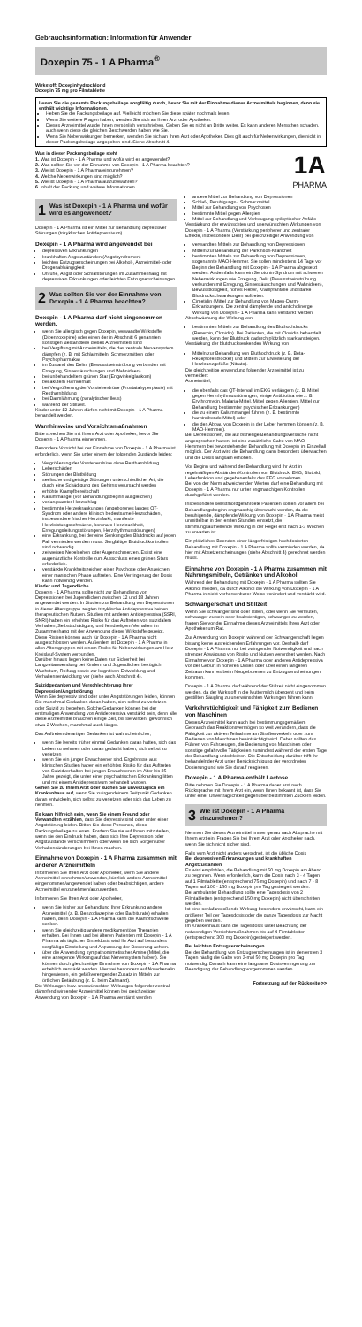Gebrauchsinformation: Information für Anwender
Doxepin 75 - 1 A Pharma<sup>®</sup>
Wirkstoff: Doxepinhydrochlorid
Doxepin 75 mg pro Filmtablette
Lesen Sie die gesamte Packungsbeilage sorgfältig durch, bevor Sie mit der Einnahme dieses Arzneimittels beginnen, denn sie enthält wichtige Informationen.
Heben Sie die Packungsbeilage auf. Vielleicht möchten Sie diese später nochmals lesen.
Wenn Sie weitere Fragen haben, wenden Sie sich an Ihren Arzt oder Apotheker.
Dieses Arzneimittel wurde Ihnen persönlich verschrieben. Geben Sie es nicht an Dritte weiter. Es kann anderen Menschen schaden, auch wenn diese die gleichen Beschwerden haben wie Sie.
Wenn Sie Nebenwirkungen bemerken, wenden Sie sich an Ihren Arzt oder Apotheker. Dies gilt auch für Nebenwirkungen, die nicht in dieser Packungsbeilage angegeben sind. Siehe Abschnitt 4.
Was in dieser Packungsbeilage steht
1. Was ist Doxepin - 1 A Pharma und wofür wird es angewendet?
2. Was sollten Sie vor der Einnahme von Doxepin - 1 A Pharma beachten?
3. Wie ist Doxepin - 1 A Pharma einzunehmen?
4. Welche Nebenwirkungen sind möglich?
5. Wie ist Doxepin - 1 A Pharma aufzubewahren?
6. Inhalt der Packung und weitere Informationen
1A
PHARMA
1 Was ist Doxepin - 1 A Pharma und wofür wird es angewendet?
Doxepin - 1 A Pharma ist ein Mittel zur Behandlung depressiver Störungen (trizyklisches Antidepressivum).
Doxepin - 1 A Pharma wird angewendet bei
depressiven Erkrankungen
krankhaften Angstzuständen (Angstsyndromen)
leichten Entzugserscheinungen bei Alkohol-, Arzneimittel- oder Drogenabhängigkeit
Unruhe, Angst oder Schlafstörungen im Zusammenhang mit depressiven Erkrankungen oder leichten Entzugserscheinungen.
2 Was sollten Sie vor der Einnahme von Doxepin - 1 A Pharma beachten?
Doxepin - 1 A Pharma darf nicht eingenommen werden,
wenn Sie allergisch gegen Doxepin, verwandte Wirkstoffe (Dibenzoxepine) oder einen der in Abschnitt 6 genannten sonstigen Bestandteile dieses Arzneimittels sind
bei Vergiftung mit Arzneimitteln, die das zentrale Nervensystem dämpfen (z. B. mit Schlafmitteln, Schmerzmitteln oder Psychopharmaka)
im Zustand des Delirs (Bewusstseinstrübung verbunden mit Erregung, Sinnestäuschungen und Wahnideen)
bei unbehandeltem grünen Star (Engwinkelglaukom)
bei akutem Harnverhalt
bei Vergrößerung der Vorsteherdrüse (Prostatahyperplasie) mit Restharnbildung
bei Darmlähmung (paralytischer Ileus)
während der Stillzeit.
Kinder unter 12 Jahren dürfen nicht mit Doxepin - 1 A Pharma behandelt werden.
Warnhinweise und Vorsichtsmaßnahmen
Bitte sprechen Sie mit Ihrem Arzt oder Apotheker, bevor Sie Doxepin - 1 A Pharma einnehmen.
Besondere Vorsicht bei der Einnahme von Doxepin - 1 A Pharma ist erforderlich, wenn Sie unter einem der folgenden Zustände leiden:
Vergrößerung der Vorsteherdrüse ohne Restharnbildung
Leberschäden
Störungen der Blutbildung
seelische und geistige Störungen unterschiedlicher Art, die durch eine Schädigung des Gehirns verursacht werden
erhöhte Krampfbereitschaft
Kaliummangel (vor Behandlungsbeginn ausgleichen)
verlangsamter Herzschlag
bestimmte Herzerkrankungen (angeborenes langes QT-Syndrom oder andere klinisch bedeutsame Herzschäden, insbesondere frischer Herzinfarkt, manifeste Herzleistungsschwäche, koronare Herzkrankheit, Erregungsleitungsstörungen, Herzrhythmusstörungen)
eine Erkrankung, bei der eine Senkung des Blutdrucks auf jeden Fall vermieden werden muss. Sorgfältige Blutdruckkontrollen sind notwendig.
zeitweises Nebelsehen oder Augenschmerzen. Es ist eine augenärztliche Kontrolle zum Ausschluss eines grünen Stars erforderlich.
verstärkte Krankheitszeichen einer Psychose oder Anzeichen einer manischen Phase auftreten. Eine Verringerung der Dosis kann notwendig werden.
Kinder und Jugendliche
Doxepin - 1 A Pharma sollte nicht zur Behandlung von Depressionen bei Jugendlichen zwischen 12 und 18 Jahren angewendet werden. In Studien zur Behandlung von Depressionen in dieser Altersgruppe zeigten trizyklische Antidepressiva keinen therapeutischen Nutzen. Studien mit anderen Antidepressiva (SSRI, SNRI) haben ein erhöhtes Risiko für das Auftreten von suizidalem Verhalten, Selbstschädigung und feindseligem Verhalten im Zusammenhang mit der Anwendung dieser Wirkstoffe gezeigt. Diese Risiken können auch für Doxepin - 1 A Pharma nicht ausgeschlossen werden. Außerdem ist Doxepin - 1 A Pharma in allen Altersgruppen mit einem Risiko für Nebenwirkungen am Herz-Kreislauf-System verbunden.
Darüber hinaus liegen keine Daten zur Sicherheit bei Langzeitanwendung bei Kindern und Jugendlichen bezüglich Wachstum, Reifung sowie zur kognitiven Entwicklung und Verhaltensentwicklung vor (siehe auch Abschnitt 4).
Suizidgedanken und Verschlechterung Ihrer Depression/Angststörung
Wenn Sie depressiv sind oder unter Angststörungen leiden, können Sie manchmal Gedanken daran haben, sich selbst zu verletzen oder Suizid zu begehen. Solche Gedanken können bei der erstmaligen Anwendung von Antidepressiva verstärkt sein, denn alle diese Arzneimittel brauchen einige Zeit, bis sie wirken, gewöhnlich etwa 2 Wochen, manchmal auch länger.
Das Auftreten derartiger Gedanken ist wahrscheinlicher,
wenn Sie bereits früher einmal Gedanken daran hatten, sich das Leben zu nehmen oder daran gedacht haben, sich selbst zu verletzen
wenn Sie ein junger Erwachsener sind. Ergebnisse aus klinischen Studien haben ein erhöhtes Risiko für das Auftreten von Suizidverhalten bei jungen Erwachsenen im Alter bis 25 Jahre gezeigt, die unter einer psychiatrischen Erkrankung litten und mit einem Antidepressivum behandelt wurden.
Gehen Sie zu Ihrem Arzt oder suchen Sie unverzüglich ein Krankenhaus auf, wenn Sie zu irgendeinem Zeitpunkt Gedanken daran entwickeln, sich selbst zu verletzen oder sich das Leben zu nehmen.
Es kann hilfreich sein, wenn Sie einem Freund oder Verwandten erzählen, dass Sie depressiv sind oder unter einer Angststörung leiden. Bitten Sie diese Personen, diese Packungsbeilage zu lesen. Fordern Sie sie auf Ihnen mitzuteilen, wenn sie den Eindruck haben, dass sich Ihre Depression oder Angstzustände verschlimmern oder wenn sie sich Sorgen über Verhaltensänderungen bei Ihnen machen.
Einnahme von Doxepin - 1 A Pharma zusammen mit anderen Arzneimitteln
Informieren Sie Ihren Arzt oder Apotheker, wenn Sie andere Arzneimittel einnehmen/anwenden, kürzlich andere Arzneimittel eingenommen/angewendet haben oder beabsichtigen, andere Arzneimittel einzunehmen/anzuwenden.
Informieren Sie Ihren Arzt oder Apotheker,
wenn Sie bisher zur Behandlung Ihrer Erkrankung andere Arzneimittel (z. B. Benzodiazepine oder Barbiturate) erhalten haben, denn Doxepin - 1 A Pharma kann die Krampfschwelle senken.
wenn Sie gleichzeitig andere medikamentöse Therapien erhalten. Bei Ihnen und bei älteren Patienten mit Doxepin - 1 A Pharma als täglicher Einzeldosis wird Ihr Arzt auf besonders sorgfältige Einstellung und Anpassung der Dosierung achten.
über die Anwendung sympathomimetischer Amine (Mittel, die eine anregende Wirkung auf das Nervensystem haben). Sie können durch gleichzeitige Einnahme von Doxepin - 1 A Pharma erheblich verstärkt werden. Hier sei besonders auf Noradrenalin hingewiesen, ein gefäßverengender Zusatz in Mitteln zur örtlichen Betäubung (z. B. beim Zahnarzt).
Die Wirkungen bzw. unerwünschten Wirkungen folgender zentral dämpfend wirkender Arzneimittel können bei gleichzeitiger Anwendung von Doxepin - 1 A Pharma verstärkt werden
andere Mittel zur Behandlung von Depressionen
Schlaf-, Beruhigungs-, Schmerzmittel
Mittel zur Behandlung von Psychosen
bestimmte Mittel gegen Allergien
Mittel zur Behandlung und Vorbeugung epileptischer Anfälle
Verstärkung der erwünschten und unerwünschten Wirkungen von Doxepin - 1 A Pharma (Verstärkung peripherer und zentraler Effekte, insbesondere Delir) bei gleichzeitiger Anwendung von
verwandten Mitteln zur Behandlung von Depressionen
Mitteln zur Behandlung der Parkinson-Krankheit
bestimmten Mitteln zur Behandlung von Depressionen, sogenannte MAO-Hemmer. Sie sollen mindestens 14 Tage vor Beginn der Behandlung mit Doxepin - 1 A Pharma abgesetzt werden. Andernfalls kann ein Serotonin-Syndrom mit schweren Nebenwirkungen wie Erregung, Delir (Bewusstseinstrübung verbunden mit Erregung, Sinnestäuschungen und Wahnideen), Bewusstlosigkeit, hohes Fieber, Krampfanfälle und starke Blutdruckschwankungen auftreten.
Cimetidin (Mittel zur Behandlung von Magen-Darm-Erkrankungen). Die zentral dämpfende und anticholinerge Wirkung von Doxepin - 1 A Pharma kann verstärkt werden.
Abschwächung der Wirkung von
bestimmten Mitteln zur Behandlung des Bluthochdrucks (Reserpin, Clonidin). Bei Patienten, die mit Clonidin behandelt werden, kann der Blutdruck dadurch plötzlich stark ansteigen.
Verstärkung der blutdrucksenkenden Wirkung von
Mitteln zur Behandlung von Bluthochdruck (z. B. Beta-Rezeptorenblocker) und Mitteln zur Erweiterung der Herzkranzgefäße (Nitrate).
Die gleichzeitige Anwendung folgender Arzneimittel ist zu vermeiden:
Arzneimittel,
die ebenfalls das QT-Intervall im EKG verlängern (z. B. Mittel gegen Herzrhythmusstörungen, einige Antibiotika wie z. B. Erythromycin, Malaria-Mittel, Mittel gegen Allergien, Mittel zur Behandlung bestimmter psychischer Erkrankungen)
die zu einem Kaliummangel führen (z. B. bestimmte harntreibende Mittel) oder
die den Abbau von Doxepin in der Leber hemmen können (z. B. MAO-Hemmer).
Bei Depressionen, die auf bisherige Behandlungsversuche nicht angesprochen haben, ist eine zusätzliche Gabe von MAO-Hemmern bei bevorstehender Behandlung mit Doxepin im Einzelfall möglich. Der Arzt wird die Behandlung dann besonders überwachen und die Dosis langsam erhöhen.
Vor Beginn und während der Behandlung wird Ihr Arzt in regelmäßigen Abständen Kontrollen von Blutdruck, EKG, Blutbild, Leberfunktion und gegebenenfalls des EEG vornehmen.
Bei von der Norm abweichenden Werten darf eine Behandlung mit Doxepin - 1 A Pharma nur unter engmaschigen Kontrollen durchgeführt werden.
Insbesondere selbstmordgefährdete Patienten sollten vor allem bei Behandlungsbeginn engmaschig überwacht werden, da die beruhigende, dämpfende Wirkung von Doxepin - 1 A Pharma meist unmittelbar in den ersten Stunden einsetzt, die stimmungsaufhellende Wirkung in der Regel erst nach 1-3 Wochen zu erwarten ist.
Ein plötzliches Beenden einer längerfristigen hochdosierten Behandlung mit Doxepin - 1 A Pharma sollte vermieden werden, da hier mit Absetzerscheinungen (siehe Abschnitt 4) gerechnet werden muss.
Einnahme von Doxepin - 1 A Pharma zusammen mit Nahrungsmitteln, Getränken und Alkohol
Während der Behandlung mit Doxepin - 1 A Pharma sollten Sie Alkohol meiden, da durch Alkohol die Wirkung von Doxepin - 1 A Pharma in nicht vorhersehbarer Weise verändert und verstärkt wird.
Schwangerschaft und Stillzeit
Wenn Sie schwanger sind oder stillen, oder wenn Sie vermuten, schwanger zu sein oder beabsichtigen, schwanger zu werden, fragen Sie vor der Einnahme dieses Arzneimittels Ihren Arzt oder Apotheker um Rat.
Zur Anwendung von Doxepin während der Schwangerschaft liegen bislang keine ausreichenden Erfahrungen vor. Deshalb darf Doxepin - 1 A Pharma nur bei zwingender Notwendigkeit und nach strenger Abwägung von Risiko und Nutzen verordnet werden. Nach Einnahme von Doxepin - 1 A Pharma oder anderen Antidepressiva vor der Geburt in höheren Dosen oder über einen längeren Zeitraum kann es beim Neugeborenen zu Entzugserscheinungen kommen.
Doxepin - 1 A Pharma darf während der Stillzeit nicht eingenommen werden, da der Wirkstoff in die Muttermilch übergeht und beim gestillten Säugling zu unerwünschten Wirkungen führen kann.
Verkehrstüchtigkeit und Fähigkeit zum Bedienen von Maschinen
Dieses Arzneimittel kann auch bei bestimmungsgemäßem Gebrauch das Reaktionsvermögen so weit verändern, dass die Fähigkeit zur aktiven Teilnahme am Straßenverkehr oder zum Bedienen von Maschinen beeinträchtigt wird. Daher sollten das Führen von Fahrzeugen, die Bedienung von Maschinen oder sonstige gefahrvolle Tätigkeiten zumindest während der ersten Tage der Behandlung unterbleiben. Die Entscheidung darüber trifft Ihr behandelnder Arzt unter Berücksichtigung der verordneten Dosierung und wie Sie darauf reagieren.
Doxepin - 1 A Pharma enthält Lactose
Bitte nehmen Sie Doxepin - 1 A Pharma daher erst nach Rücksprache mit Ihrem Arzt ein, wenn Ihnen bekannt ist, dass Sie unter einer Unverträglichkeit gegenüber bestimmten Zuckern leiden.
3 Wie ist Doxepin - 1 A Pharma einzunehmen?
Nehmen Sie dieses Arzneimittel immer genau nach Absprache mit Ihrem Arzt ein. Fragen Sie bei Ihrem Arzt oder Apotheker nach, wenn Sie sich nicht sicher sind.
Falls vom Arzt nicht anders verordnet, ist die übliche Dosis
Bei depressiven Erkrankungen und krankhaften Angstzuständen
Es wird empfohlen, die Behandlung mit 50 mg Doxepin am Abend zu beginnen. Wenn erforderlich, kann die Dosis nach 3 - 4 Tagen auf 1 Filmtablette (entsprechend 75 mg Doxepin) und nach 7 - 8 Tagen auf 100 - 150 mg Doxepin pro Tag gesteigert werden.
Bei ambulanter Behandlung sollte eine Tagesdosis von 2 Filmtabletten (entsprechend 150 mg Doxepin) nicht überschritten werden.
Ist eine schlafanstoßende Wirkung besonders erwünscht, kann ein größerer Teil der Tagesdosis oder die ganze Tagesdosis zur Nacht gegeben werden.
Im Krankenhaus kann die Tagesdosis unter Beachtung der notwendigen Vorsichtsmaßnahmen bis auf 4 Filmtabletten (entsprechend 300 mg Doxepin) gesteigert werden.
Bei leichten Entzugserscheinungen
Bei der Behandlung von Entzugserscheinungen ist in den ersten 3 Tagen häufig die Gabe von 3-mal 50 mg Doxepin pro Tag notwendig. Danach kann eine langsame Dosisverringerung zur Beendigung der Behandlung vorgenommen werden.
Fortsetzung auf der Rückseite >>